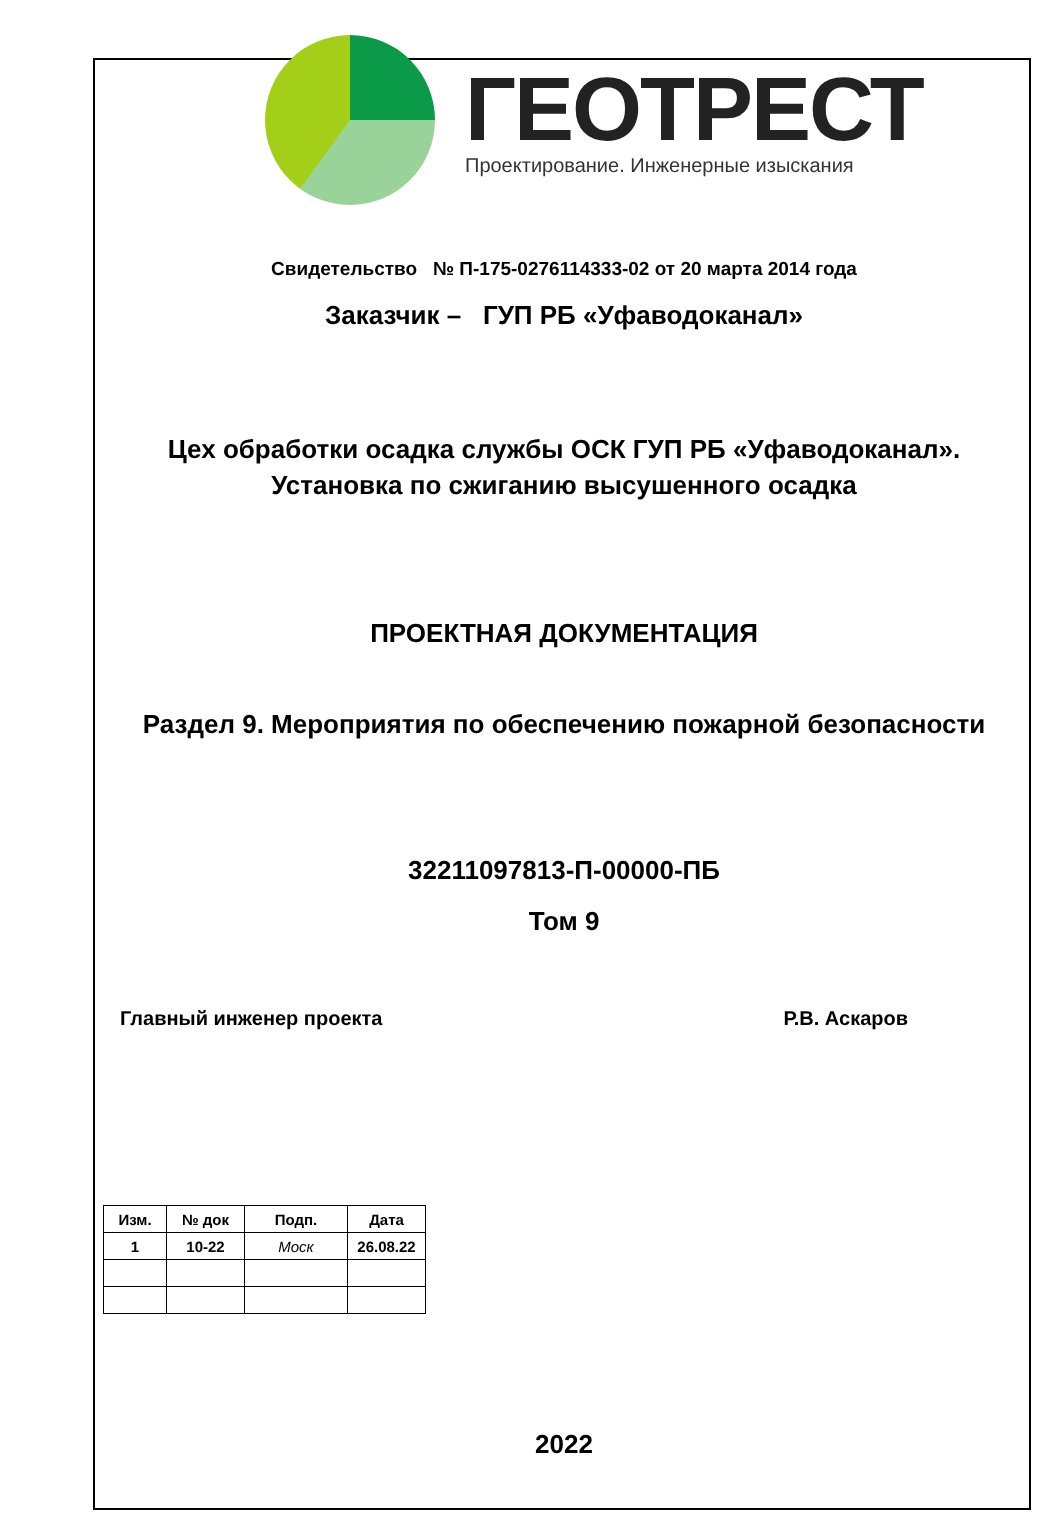ГЕОТРЕСТ
Проектирование. Инженерные изыскания
Свидетельство № П-175-0276114333-02 от 20 марта 2014 года
Заказчик – ГУП РБ «Уфаводоканал»
Цех обработки осадка службы ОСК ГУП РБ «Уфаводоканал».
Установка по сжиганию высушенного осадка
ПРОЕКТНАЯ ДОКУМЕНТАЦИЯ
Раздел 9. Мероприятия по обеспечению пожарной безопасности
32211097813-П-00000-ПБ
Том 9
Главный инженер проекта Р.В. Аскаров
| Изм. | № док | Подп. | Дата |
| --- | --- | --- | --- |
| 1 | 10-22 | Моск | 26.08.22 |
2022